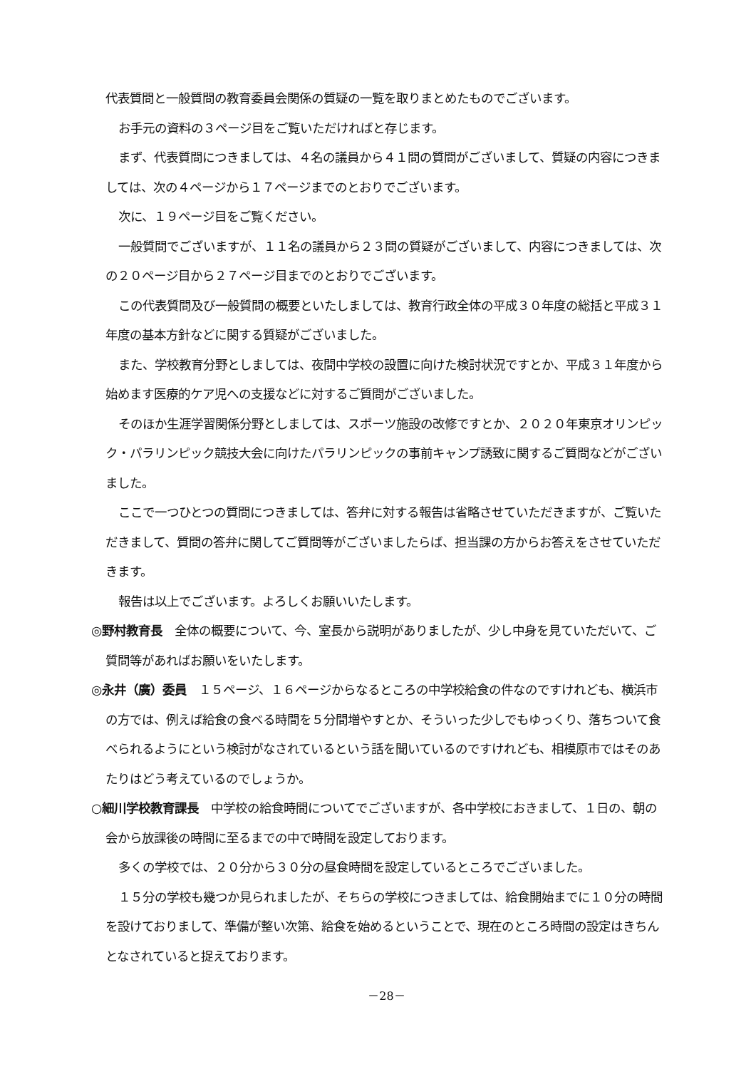代表質問と一般質問の教育委員会関係の質疑の一覧を取りまとめたものでございます。
お手元の資料の３ページ目をご覧いただければと存じます。
まず、代表質問につきましては、４名の議員から４１問の質問がございまして、質疑の内容につきましては、次の４ページから１７ページまでのとおりでございます。
次に、１９ページ目をご覧ください。
一般質問でございますが、１１名の議員から２３問の質疑がございまして、内容につきましては、次の２０ページ目から２７ページ目までのとおりでございます。
この代表質問及び一般質問の概要といたしましては、教育行政全体の平成３０年度の総括と平成３１年度の基本方針などに関する質疑がございました。
また、学校教育分野としましては、夜間中学校の設置に向けた検討状況ですとか、平成３１年度から始めます医療的ケア児への支援などに対するご質問がございました。
そのほか生涯学習関係分野としましては、スポーツ施設の改修ですとか、２０２０年東京オリンピック・パラリンピック競技大会に向けたパラリンピックの事前キャンプ誘致に関するご質問などがございました。
ここで一つひとつの質問につきましては、答弁に対する報告は省略させていただきますが、ご覧いただきまして、質問の答弁に関してご質問等がございましたらば、担当課の方からお答えをさせていただきます。
報告は以上でございます。よろしくお願いいたします。
◎野村教育長　全体の概要について、今、室長から説明がありましたが、少し中身を見ていただいて、ご質問等があればお願いをいたします。
◎永井（廣）委員　１５ページ、１６ページからなるところの中学校給食の件なのですけれども、横浜市の方では、例えば給食の食べる時間を５分間増やすとか、そういった少しでもゆっくり、落ちついて食べられるようにという検討がなされているという話を聞いているのですけれども、相模原市ではそのあたりはどう考えているのでしょうか。
○細川学校教育課長　中学校の給食時間についてでございますが、各中学校におきまして、１日の、朝の会から放課後の時間に至るまでの中で時間を設定しております。
多くの学校では、２０分から３０分の昼食時間を設定しているところでございました。
１５分の学校も幾つか見られましたが、そちらの学校につきましては、給食開始までに１０分の時間を設けておりまして、準備が整い次第、給食を始めるということで、現在のところ時間の設定はきちんとなされていると捉えております。
－28－